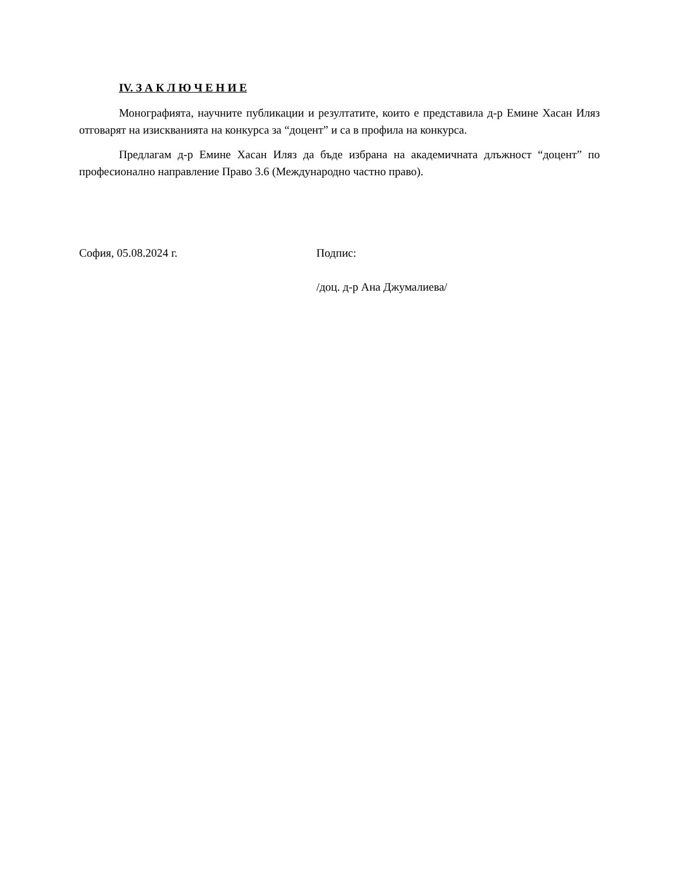IV. З А К Л Ю Ч Е Н И Е
Монографията, научните публикации и резултатите, които е представила д-р Емине Хасан Иляз отговарят на изискванията на конкурса за “доцент” и са в профила на конкурса.
Предлагам д-р Емине Хасан Иляз да бъде избрана на академичната длъжност “доцент” по професионално направление Право 3.6 (Международно частно право).
София, 05.08.2024 г. Подпис:
/доц. д-р Ана Джумалиева/